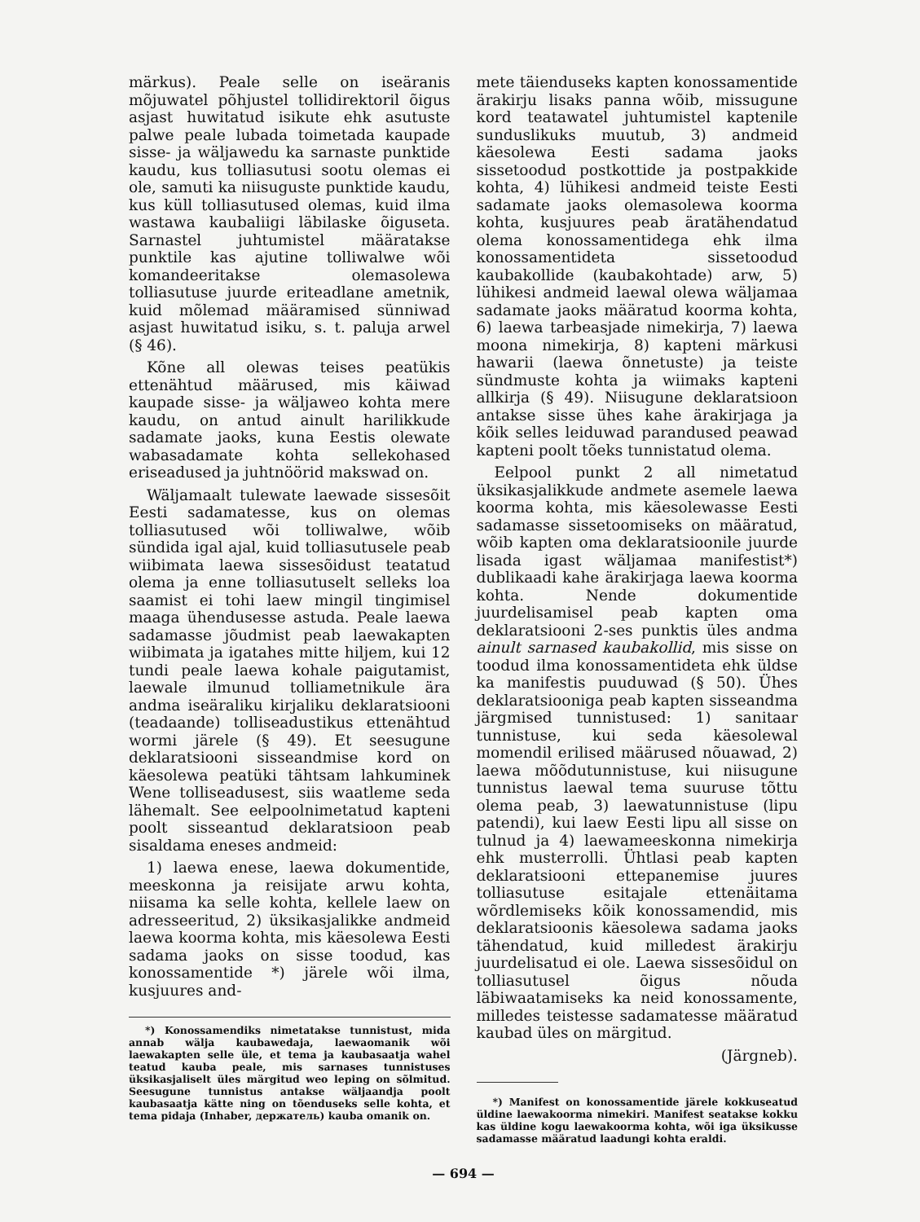märkus). Peale selle on iseäranis mõjuwatel põhjustel tollidirektoril õigus asjast huwitatud isikute ehk asutuste palwe peale lubada toimetada kaupade sisse- ja wäljawedu ka sarnaste punktide kaudu, kus tolliasutusi sootu olemas ei ole, samuti ka niisuguste punktide kaudu, kus küll tolliasutused olemas, kuid ilma wastawa kaubaliigi läbilaske õiguseta. Sarnastel juhtumistel määratakse punktile kas ajutine tolliwalwe wõi komandeeritakse olemasolewa tolliasutuse juurde eriteadlane ametnik, kuid mõlemad määramised sünniwad asjast huwitatud isiku, s. t. paluja arwel (§ 46).
Kõne all olewas teises peatükis ettenähtud määrused, mis käiwad kaupade sisse- ja wäljaweo kohta mere kaudu, on antud ainult harilikkude sadamate jaoks, kuna Eestis olewate wabasadamate kohta sellekohased eriseadused ja juhtnöörid makswad on.
Wäljamaalt tulewate laewade sissesõit Eesti sadamatesse, kus on olemas tolliasutused wõi tolliwalwe, wõib sündida igal ajal, kuid tolliasutusele peab wiibimata laewa sissesõidust teatatud olema ja enne tolliasutuselt selleks loa saamist ei tohi laew mingil tingimisel maaga ühendusesse astuda. Peale laewa sadamasse jõudmist peab laewakapten wiibimata ja igatahes mitte hiljem, kui 12 tundi peale laewa kohale paigutamist, laewale ilmunud tolliametnikule ära andma iseäraliku kirjaliku deklaratsiooni (teadaande) tolliseadustikus ettenähtud wormi järele (§ 49). Et seesugune deklaratsiooni sisseandmise kord on käesolewa peatüki tähtsam lahkuminek Wene tolliseadusest, siis waatleme seda lähemalt. See eelpoolnimetatud kapteni poolt sisseantud deklaratsioon peab sisaldama eneses andmeid:
1) laewa enese, laewa dokumentide, meeskonna ja reisijate arwu kohta, niisama ka selle kohta, kellele laew on adresseeritud, 2) üksikasjalikke andmeid laewa koorma kohta, mis käesolewa Eesti sadama jaoks on sisse toodud, kas konossamentide *) järele wõi ilma, kusjuures and-
*) Konossamendiks nimetatakse tunnistust, mida annab wälja kaubawedaja, laewaomanik wõi laewakapten selle üle, et tema ja kaubasaatja wahel teatud kauba peale, mis sarnases tunnistuses üksikasjaliselt üles märgitud weo leping on sõlmitud. Seesugune tunnistus antakse wäljaandja poolt kaubasaatja kätte ning on tõenduseks selle kohta, et tema pidaja (Inhaber, держатель) kauba omanik on.
mete täienduseks kapten konossamentide ärakirju lisaks panna wõib, missugune kord teatawatel juhtumistel kaptenile sunduslikuks muutub, 3) andmeid käesolewa Eesti sadama jaoks sissetoodud postkottide ja postpakkide kohta, 4) lühikesi andmeid teiste Eesti sadamate jaoks olemasolewa koorma kohta, kusjuures peab äratähendatud olema konossamentidega ehk ilma konossamentideta sissetoodud kaubakollide (kaubakohtade) arw, 5) lühikesi andmeid laewal olewa wäljamaa sadamate jaoks määratud koorma kohta, 6) laewa tarbeasjade nimekirja, 7) laewa moona nimekirja, 8) kapteni märkusi hawarii (laewa õnnetuste) ja teiste sündmuste kohta ja wiimaks kapteni allkirja (§ 49). Niisugune deklaratsioon antakse sisse ühes kahe ärakirjaga ja kõik selles leiduwad parandused peawad kapteni poolt tõeks tunnistatud olema.
Eelpool punkt 2 all nimetatud üksikasjalikkude andmete asemele laewa koorma kohta, mis käesolewasse Eesti sadamasse sissetoomiseks on määratud, wõib kapten oma deklaratsioonile juurde lisada igast wäljamaa manifestist*) dublikaadi kahe ärakirjaga laewa koorma kohta. Nende dokumentide juurdelisamisel peab kapten oma deklaratsiooni 2-ses punktis üles andma ainult sarnased kaubakollid, mis sisse on toodud ilma konossamentideta ehk üldse ka manifestis puuduwad (§ 50). Ühes deklaratsiooniga peab kapten sisseandma järgmised tunnistused: 1) sanitaar tunnistuse, kui seda käesolewal momendil erilised määrused nõuawad, 2) laewa mõõdutunnistuse, kui niisugune tunnistus laewal tema suuruse tõttu olema peab, 3) laewatunnistuse (lipu patendi), kui laew Eesti lipu all sisse on tulnud ja 4) laewameeskonna nimekirja ehk musterrolli. Ühtlasi peab kapten deklaratsiooni ettepanemise juures tolliasutuse esitajale ettenäitama wõrdlemiseks kõik konossamendid, mis deklaratsioonis käesolewa sadama jaoks tähendatud, kuid milledest ärakirju juurdelisatud ei ole. Laewa sissesõidul on tolliasutusel õigus nõuda läbiwaatamiseks ka neid konossamente, milledes teistesse sadamatesse määratud kaubad üles on märgitud.
(Järgneb).
*) Manifest on konossamentide järele kokkuseatud üldine laewakoorma nimekiri. Manifest seatakse kokku kas üldine kogu laewakoorma kohta, wõi iga üksikusse sadamasse määratud laadungi kohta eraldi.
— 694 —